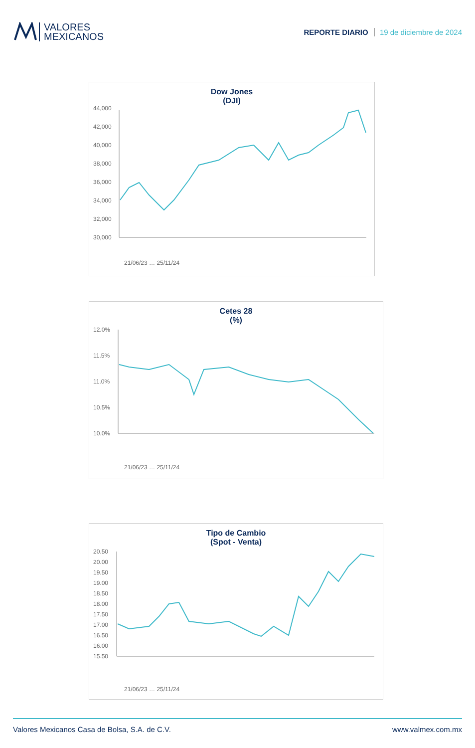VALORES
MEXICANOS
REPORTE DIARIO 19 de diciembre de 2024
Dow Jones
(DJI)
44,000
42,000
40,000
38,000
36,000
34,000
32,000
30,000
21/06/23 … 25/11/24
Cetes 28
(%)
12.0%
11.5%
11.0%
10.5%
10.0%
21/06/23 … 25/11/24
Tipo de Cambio
(Spot - Venta)
20.50
20.00
19.50
19.00
18.50
18.00
17.50
17.00
16.50
16.00
15.50
21/06/23 … 25/11/24
Valores Mexicanos Casa de Bolsa, S.A. de C.V. www.valmex.com.mx